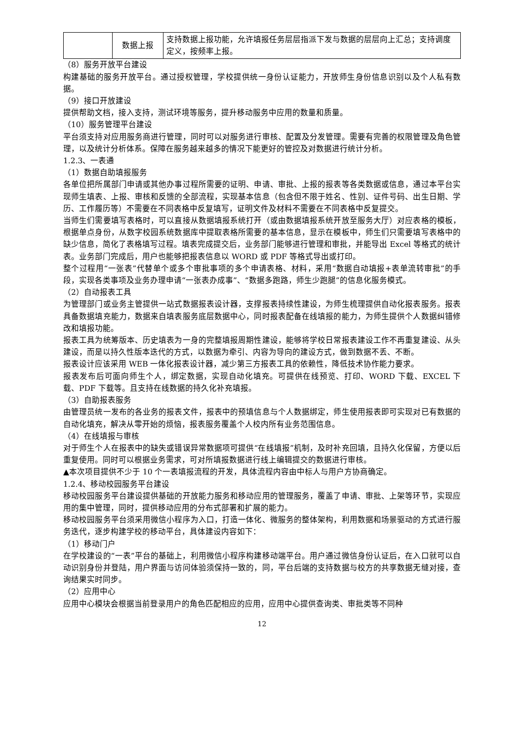| | 数据上报 | 支持数据上报功能，允许填报任务层层指派下发与数据的层层向上汇总；支持调度定义，按频率上报。 |
（8）服务开放平台建设
构建基础的服务开放平台。通过授权管理，学校提供统一身份认证能力，开放师生身份信息识别以及个人私有数据。
（9）接口开放建设
提供帮助文档，接入支持，测试环境等服务，提升移动服务中应用的数量和质量。
（10）服务管理平台建设
平台须支持对应用服务商进行管理，同时可以对服务进行审核、配置及分发管理。需要有完善的权限管理及角色管理，以及统计分析体系。保障在服务越来越多的情况下能更好的管控及对数据进行统计分析。
1.2.3、一表通
（1）数据自助填报服务
各单位把所属部门申请或其他办事过程所需要的证明、申请、审批、上报的报表等各类数据或信息，通过本平台实现师生填表、上报、审核和反馈的全部流程，实现基本信息（包含但不限于姓名、性别、证件号码、出生日期、学历、工作履历等）不需要在不同表格中反复填写，证明文件及材料不需要在不同表格中反复提交。
当师生们需要填写表格时，可以直接从数据填报系统打开（或由数据填报系统开放至服务大厅）对应表格的模板，根据单点身份，从数字校园系统数据库中提取表格所需要的基本信息，显示在模板中，师生们只需要填写表格中的缺少信息，简化了表格填写过程。填表完成提交后，业务部门能够进行管理和审批，并能导出 Excel 等格式的统计表。业务部门完成后，用户也能够把报表信息以 WORD 或 PDF 等格式导出或打印。
整个过程用“一张表”代替单个或多个审批事项的多个申请表格、材料，采用“数据自动填报+表单流转审批”的手段，实现各类事项及业务办理申请“一张表办成事”、“数据多跑路，师生少跑腿”的信息化服务模式。
（2）自动报表工具
为管理部门或业务主管提供一站式数据报表设计器，支撑报表持续性建设，为师生梳理提供自动化报表服务。报表具备数据填充能力，数据来自填表服务底层数据中心，同时报表配备在线填报的能力，为师生提供个人数据纠错修改和填报功能。
报表工具为统筹版本、历史填表为一身的完整填报周期性建设，能够将学校日常报表建设工作不再重复建设、从头建设，而是以持久性版本迭代的方式，以数据为牵引、内容为导向的建设方式，做到数据不丢、不断。
报表设计应该采用 WEB 一体化报表设计器，减少第三方报表工具的依赖性，降低技术协作能力要求。
报表发布后可面向师生个人，绑定数据，实现自动化填充。可提供在线预览、打印、WORD 下载、EXCEL 下载、PDF 下载等。且支持在线数据的持久化补充填报。
（3）自助报表服务
由管理员统一发布的各业务的报表文件，报表中的预填信息与个人数据绑定，师生使用报表即可实现对已有数据的自动化填充，解决从零开始的烦恼，报表服务覆盖个人校内所有业务范围信息。
（4）在线填报与审核
对于师生个人在报表中的缺失或错误异常数据项可提供“在线填报”机制，及时补充回填，且持久化保留，方便以后重复使用。同时可以根据业务需求，可对所填报数据进行线上编辑提交的数据进行审核。
▲本次项目提供不少于 10 个一表填报流程的开发，具体流程内容由中标人与用户方协商确定。
1.2.4、移动校园服务平台建设
移动校园服务平台建设提供基础的开放能力服务和移动应用的管理服务，覆盖了申请、审批、上架等环节，实现应用的集中管理，同时，提供移动应用的分布式部署和扩展的能力。
移动校园服务平台须采用微信小程序为入口，打造一体化、微服务的整体架构，利用数据和场景驱动的方式进行服务迭代，逐步构建学校的移动平台，具体建设内容如下：
（1）移动门户
在学校建设的“一表”平台的基础上，利用微信小程序构建移动端平台。用户通过微信身份认证后，在入口就可以自动识别身份并登陆，用户界面与访问体验须保持一致的，同，平台后端的支持数据与校方的共享数据无缝对接，查询结果实时同步。
（2）应用中心
应用中心模块会根据当前登录用户的角色匹配相应的应用，应用中心提供查询类、审批类等不同种
12